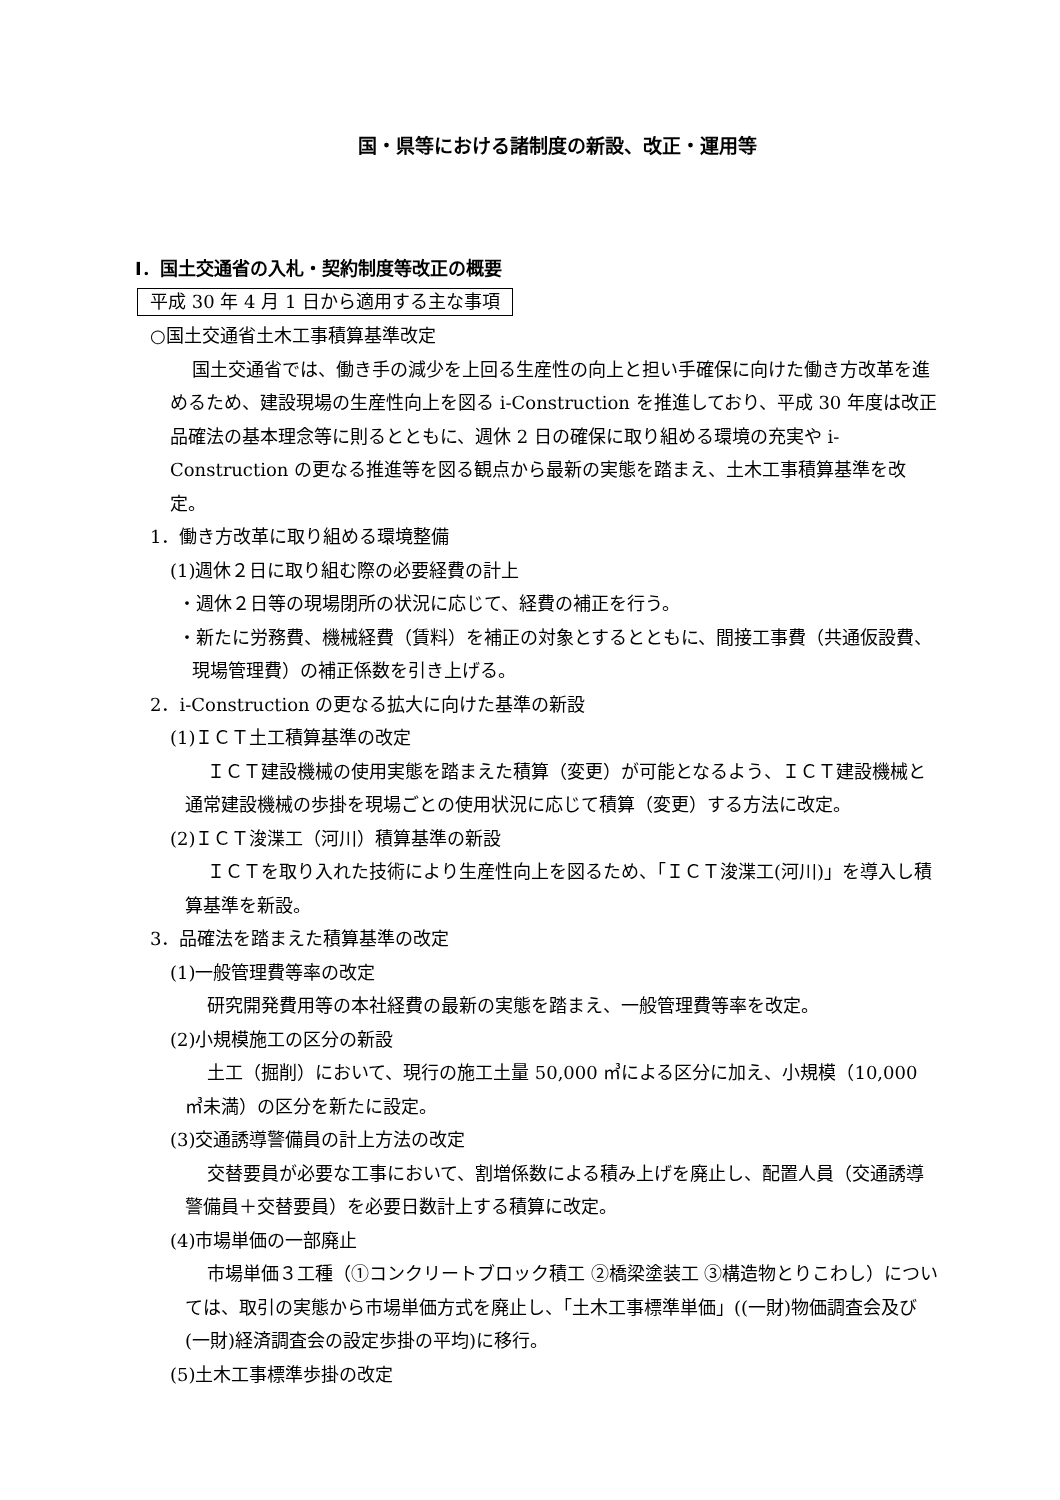国・県等における諸制度の新設、改正・運用等
Ⅰ．国土交通省の入札・契約制度等改正の概要
平成 30 年 4 月 1 日から適用する主な事項
○国土交通省土木工事積算基準改定
国土交通省では、働き手の減少を上回る生産性の向上と担い手確保に向けた働き方改革を進めるため、建設現場の生産性向上を図る i-Construction を推進しており、平成 30 年度は改正品確法の基本理念等に則るとともに、週休 2 日の確保に取り組める環境の充実や i-Construction の更なる推進等を図る観点から最新の実態を踏まえ、土木工事積算基準を改定。
1．働き方改革に取り組める環境整備
(1)週休２日に取り組む際の必要経費の計上
・週休２日等の現場閉所の状況に応じて、経費の補正を行う。
・新たに労務費、機械経費（賃料）を補正の対象とするとともに、間接工事費（共通仮設費、現場管理費）の補正係数を引き上げる。
2．i-Construction の更なる拡大に向けた基準の新設
(1)ＩＣＴ土工積算基準の改定
ＩＣＴ建設機械の使用実態を踏まえた積算（変更）が可能となるよう、ＩＣＴ建設機械と通常建設機械の歩掛を現場ごとの使用状況に応じて積算（変更）する方法に改定。
(2)ＩＣＴ浚渫工（河川）積算基準の新設
ＩＣＴを取り入れた技術により生産性向上を図るため、「ＩＣＴ浚渫工(河川)」を導入し積算基準を新設。
3．品確法を踏まえた積算基準の改定
(1)一般管理費等率の改定
研究開発費用等の本社経費の最新の実態を踏まえ、一般管理費等率を改定。
(2)小規模施工の区分の新設
土工（掘削）において、現行の施工土量 50,000 ㎥による区分に加え、小規模（10,000 ㎥未満）の区分を新たに設定。
(3)交通誘導警備員の計上方法の改定
交替要員が必要な工事において、割増係数による積み上げを廃止し、配置人員（交通誘導警備員＋交替要員）を必要日数計上する積算に改定。
(4)市場単価の一部廃止
市場単価３工種（①コンクリートブロック積工 ②橋梁塗装工 ③構造物とりこわし）については、取引の実態から市場単価方式を廃止し、「土木工事標準単価」((一財)物価調査会及び(一財)経済調査会の設定歩掛の平均)に移行。
(5)土木工事標準歩掛の改定